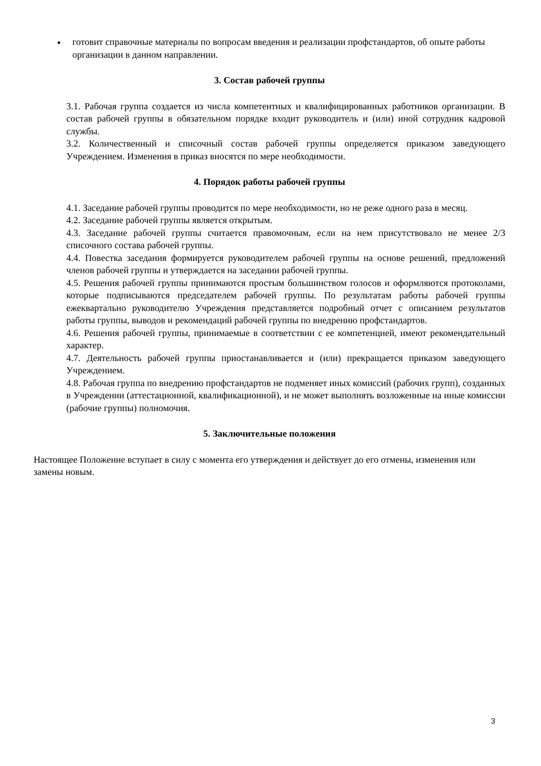готовит справочные материалы по вопросам введения и реализации профстандартов, об опыте работы организации в данном направлении.
3. Состав рабочей группы
3.1. Рабочая группа создается из числа компетентных и квалифицированных работников организации. В состав рабочей группы в обязательном порядке входит руководитель и (или) иной сотрудник кадровой службы.
3.2. Количественный и списочный состав рабочей группы определяется приказом заведующего Учреждением. Изменения в приказ вносятся по мере необходимости.
4. Порядок работы рабочей группы
4.1. Заседание рабочей группы проводится по мере необходимости, но не реже одного раза в месяц.
4.2. Заседание рабочей группы является открытым.
4.3. Заседание рабочей группы считается правомочным, если на нем присутствовало не менее 2/3 списочного состава рабочей группы.
4.4. Повестка заседания формируется руководителем рабочей группы на основе решений, предложений членов рабочей группы и утверждается на заседании рабочей группы.
4.5. Решения рабочей группы принимаются простым большинством голосов и оформляются протоколами, которые подписываются председателем рабочей группы. По результатам работы рабочей группы ежеквартально руководителю Учреждения представляется подробный отчет с описанием результатов работы группы, выводов и рекомендаций рабочей группы по внедрению профстандартов.
4.6. Решения рабочей группы, принимаемые в соответствии с ее компетенцией, имеют рекомендательный характер.
4.7. Деятельность рабочей группы приостанавливается и (или) прекращается приказом заведующего Учреждением.
4.8. Рабочая группа по внедрению профстандартов не подменяет иных комиссий (рабочих групп), созданных в Учреждении (аттестационной, квалификационной), и не может выполнять возложенные на иные комиссии (рабочие группы) полномочия.
5. Заключительные положения
Настоящее Положение вступает в силу с момента его утверждения и действует до его отмены, изменения или замены новым.
3